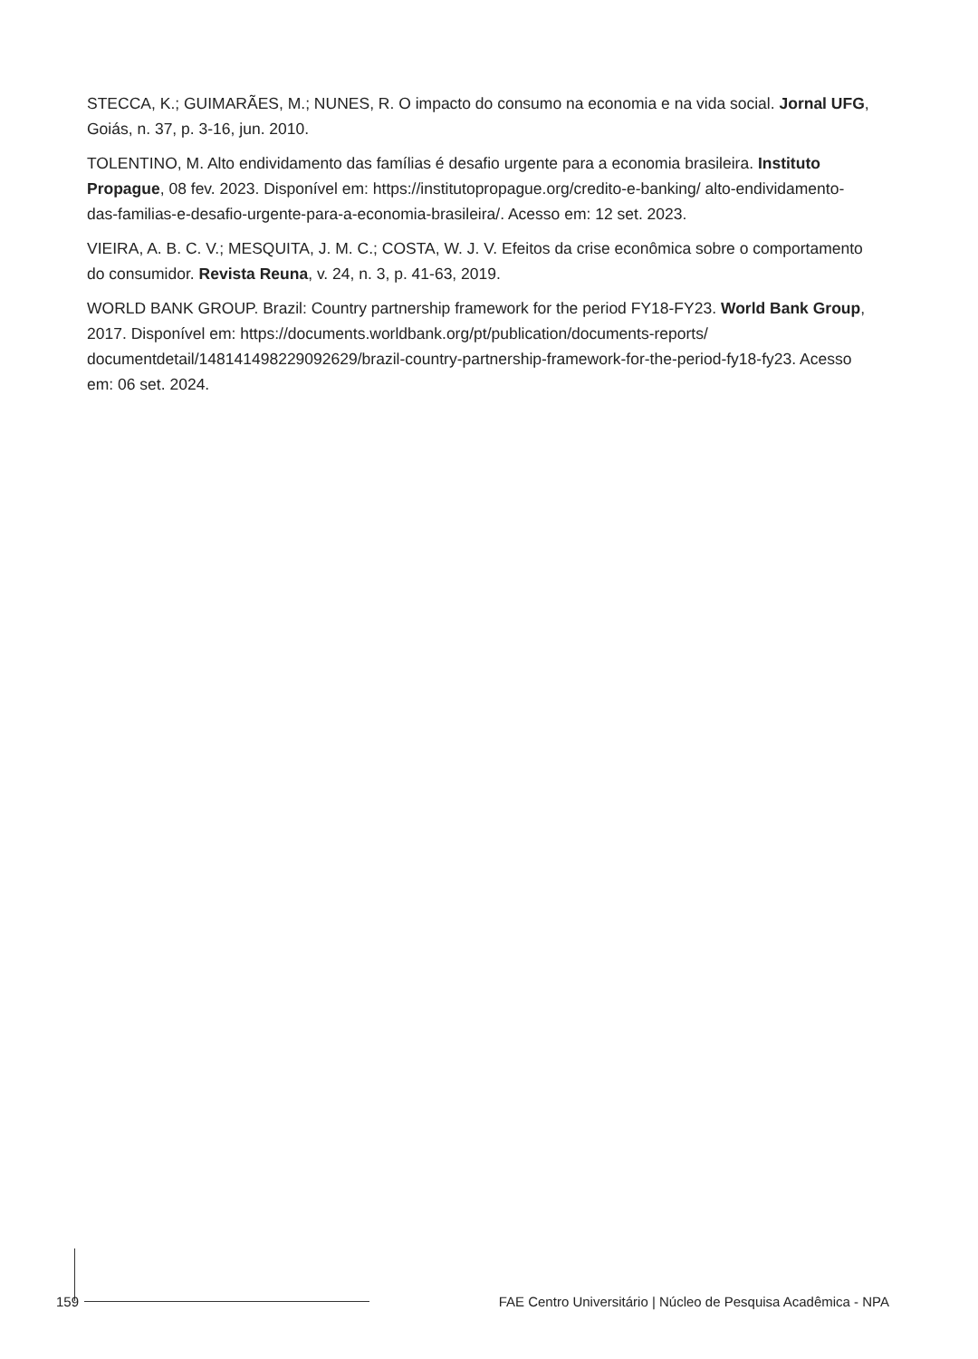STECCA, K.; GUIMARÃES, M.; NUNES, R. O impacto do consumo na economia e na vida social. Jornal UFG, Goiás, n. 37, p. 3-16, jun. 2010.
TOLENTINO, M. Alto endividamento das famílias é desafio urgente para a economia brasileira. Instituto Propague, 08 fev. 2023. Disponível em: https://institutopropague.org/credito-e-banking/ alto-endividamento-das-familias-e-desafio-urgente-para-a-economia-brasileira/. Acesso em: 12 set. 2023.
VIEIRA, A. B. C. V.; MESQUITA, J. M. C.; COSTA, W. J. V. Efeitos da crise econômica sobre o comportamento do consumidor. Revista Reuna, v. 24, n. 3, p. 41-63, 2019.
WORLD BANK GROUP. Brazil: Country partnership framework for the period FY18-FY23. World Bank Group, 2017. Disponível em: https://documents.worldbank.org/pt/publication/documents-reports/ documentdetail/148141498229092629/brazil-country-partnership-framework-for-the-period-fy18-fy23. Acesso em: 06 set. 2024.
159
FAE Centro Universitário | Núcleo de Pesquisa Acadêmica - NPA